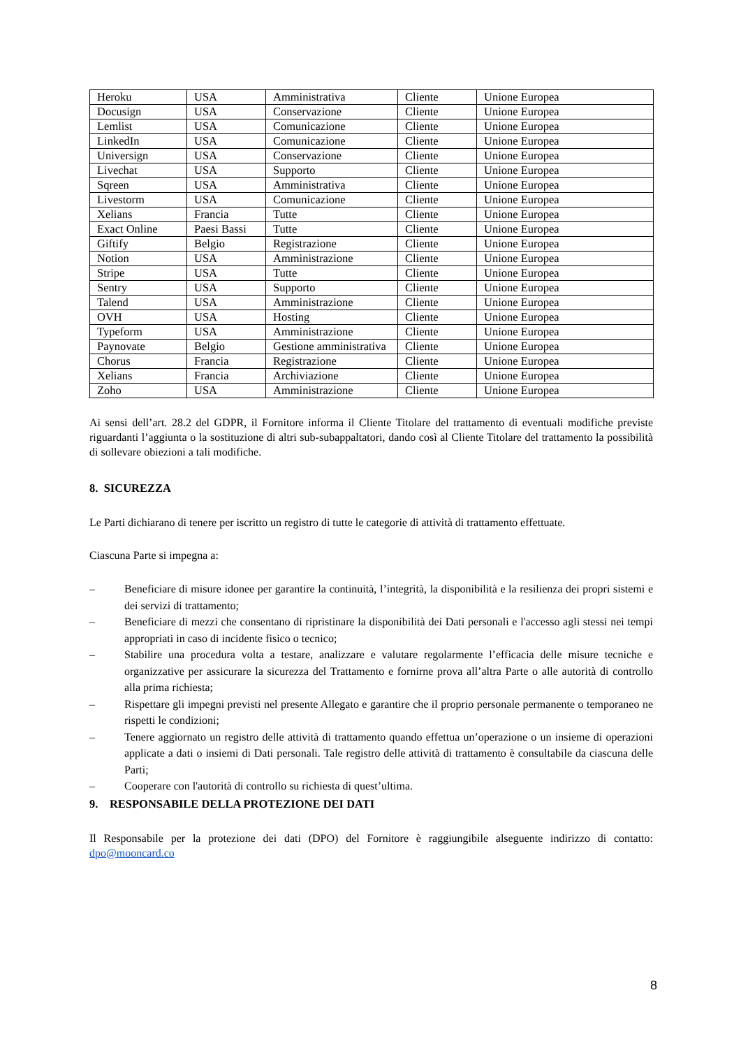| Heroku | USA | Amministrativa | Cliente | Unione Europea |
| Docusign | USA | Conservazione | Cliente | Unione Europea |
| Lemlist | USA | Comunicazione | Cliente | Unione Europea |
| LinkedIn | USA | Comunicazione | Cliente | Unione Europea |
| Universign | USA | Conservazione | Cliente | Unione Europea |
| Livechat | USA | Supporto | Cliente | Unione Europea |
| Sqreen | USA | Amministrativa | Cliente | Unione Europea |
| Livestorm | USA | Comunicazione | Cliente | Unione Europea |
| Xelians | Francia | Tutte | Cliente | Unione Europea |
| Exact Online | Paesi Bassi | Tutte | Cliente | Unione Europea |
| Giftify | Belgio | Registrazione | Cliente | Unione Europea |
| Notion | USA | Amministrazione | Cliente | Unione Europea |
| Stripe | USA | Tutte | Cliente | Unione Europea |
| Sentry | USA | Supporto | Cliente | Unione Europea |
| Talend | USA | Amministrazione | Cliente | Unione Europea |
| OVH | USA | Hosting | Cliente | Unione Europea |
| Typeform | USA | Amministrazione | Cliente | Unione Europea |
| Paynovate | Belgio | Gestione amministrativa | Cliente | Unione Europea |
| Chorus | Francia | Registrazione | Cliente | Unione Europea |
| Xelians | Francia | Archiviazione | Cliente | Unione Europea |
| Zoho | USA | Amministrazione | Cliente | Unione Europea |
Ai sensi dell’art. 28.2 del GDPR, il Fornitore informa il Cliente Titolare del trattamento di eventuali modifiche previste riguardanti l’aggiunta o la sostituzione di altri sub-subappaltatori, dando così al Cliente Titolare del trattamento la possibilità di sollevare obiezioni a tali modifiche.
8. SICUREZZA
Le Parti dichiarano di tenere per iscritto un registro di tutte le categorie di attività di trattamento effettuate.
Ciascuna Parte si impegna a:
– Beneficiare di misure idonee per garantire la continuità, l’integrità, la disponibilità e la resilienza dei propri sistemi e dei servizi di trattamento;
– Beneficiare di mezzi che consentano di ripristinare la disponibilità dei Dati personali e l'accesso agli stessi nei tempi appropriati in caso di incidente fisico o tecnico;
– Stabilire una procedura volta a testare, analizzare e valutare regolarmente l’efficacia delle misure tecniche e organizzative per assicurare la sicurezza del Trattamento e fornirne prova all’altra Parte o alle autorità di controllo alla prima richiesta;
– Rispettare gli impegni previsti nel presente Allegato e garantire che il proprio personale permanente o temporaneo ne rispetti le condizioni;
– Tenere aggiornato un registro delle attività di trattamento quando effettua un’operazione o un insieme di operazioni applicate a dati o insiemi di Dati personali. Tale registro delle attività di trattamento è consultabile da ciascuna delle Parti;
– Cooperare con l'autorità di controllo su richiesta di quest’ultima.
9. RESPONSABILE DELLA PROTEZIONE DEI DATI
Il Responsabile per la protezione dei dati (DPO) del Fornitore è raggiungibile alseguente indirizzo di contatto: dpo@mooncard.co
8